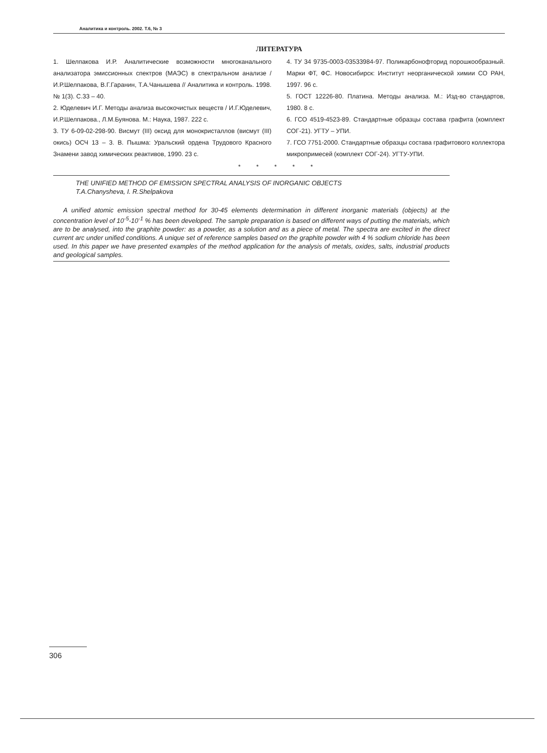Аналитика и контроль. 2002. Т.6, № 3
ЛИТЕРАТУРА
1. Шелпакова И.Р. Аналитические возможности многоканального анализатора эмиссионных спектров (МАЭС) в спектральном анализе / И.Р.Шелпакова, В.Г.Гаранин, Т.А.Чанышева // Аналитика и контроль. 1998. № 1(3). С.33 – 40.
2. Юделевич И.Г. Методы анализа высокочистых веществ / И.Г.Юделевич, И.Р.Шелпакова., Л.М.Буянова. М.: Наука, 1987. 222 с.
3. ТУ 6-09-02-298-90. Висмут (III) оксид для монокристаллов (висмут (III) окись) ОСЧ 13 – 3. В. Пышма: Уральский ордена Трудового Красного Знамени завод химических реактивов, 1990. 23 с.
4. ТУ 34 9735-0003-03533984-97. Поликарбонофторид порошкообразный. Марки ФТ, ФС. Новосибирск: Институт неорганической химии СО РАН, 1997. 96 с.
5. ГОСТ 12226-80. Платина. Методы анализа. М.: Изд-во стандартов, 1980. 8 с.
6. ГСО 4519-4523-89. Стандартные образцы состава графита (комплект СОГ-21). УГТУ – УПИ.
7. ГСО 7751-2000. Стандартные образцы состава графитового коллектора микропримесей (комплект СОГ-24). УГТУ-УПИ.
* * * * *
THE UNIFIED METHOD OF EMISSION SPECTRAL ANALYSIS OF INORGANIC OBJECTS
T.A.Chanysheva, I. R.Shelpakova
A unified atomic emission spectral method for 30-45 elements determination in different inorganic materials (objects) at the concentration level of 10<sup>-5</sup>-10<sup>-1</sup> % has been developed. The sample preparation is based on different ways of putting the materials, which are to be analysed, into the graphite powder: as a powder, as a solution and as a piece of metal. The spectra are excited in the direct current arc under unified conditions. A unique set of reference samples based on the graphite powder with 4 % sodium chloride has been used. In this paper we have presented examples of the method application for the analysis of metals, oxides, salts, industrial products and geological samples.
306